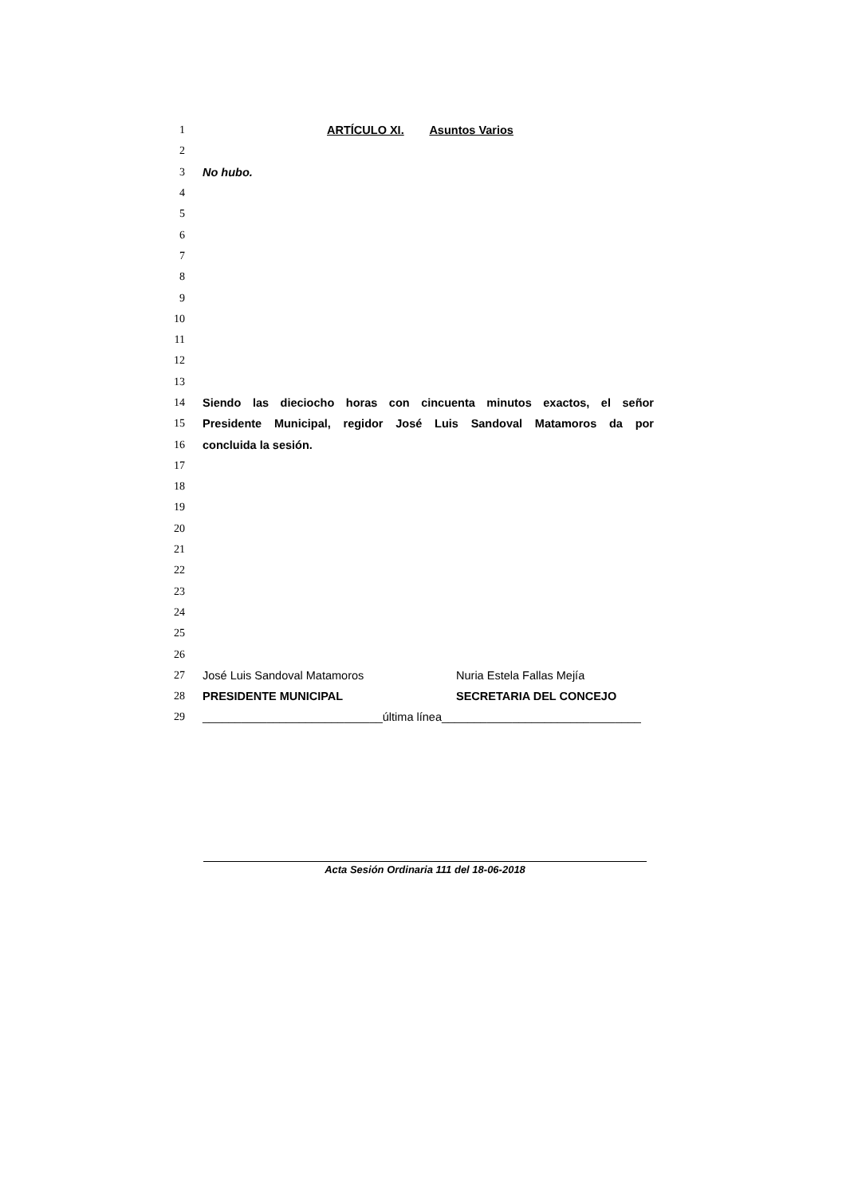1 ARTÍCULO XI. Asuntos Varios
2
3 No hubo.
4
5
6
7
8
9
10
11
12
13
14 Siendo las dieciocho horas con cincuenta minutos exactos, el señor
15 Presidente Municipal, regidor José Luis Sandoval Matamoros da por
16 concluida la sesión.
17
18
19
20
21
22
23
24
25
26
27 José Luis Sandoval Matamoros Nuria Estela Fallas Mejía
28 PRESIDENTE MUNICIPAL SECRETARIA DEL CONCEJO
29 ____________________________última línea_______________________________
Acta Sesión Ordinaria 111 del 18-06-2018